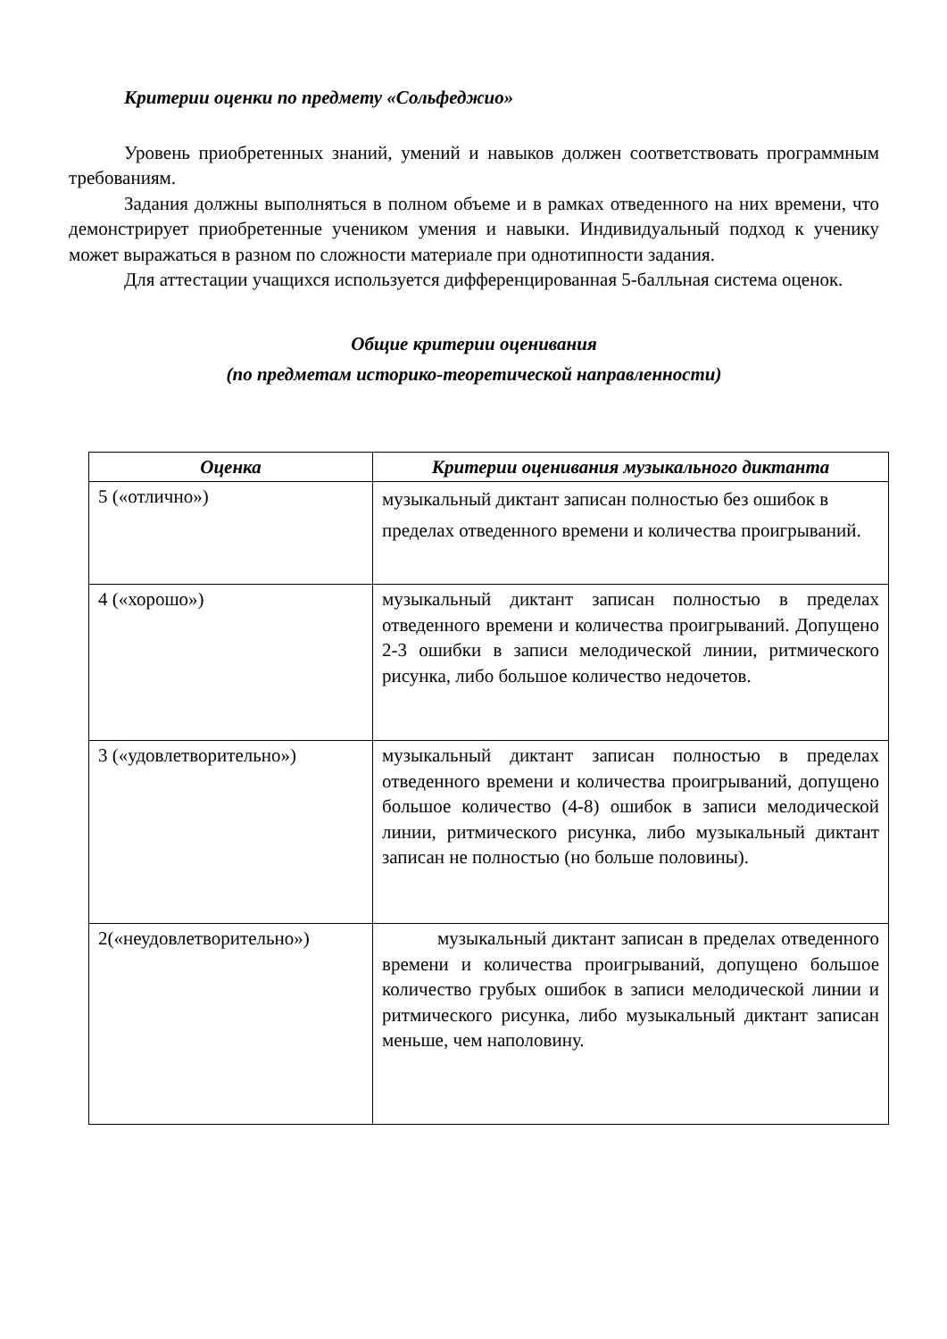Критерии оценки по предмету «Сольфеджио»
Уровень приобретенных знаний, умений и навыков должен соответствовать программным требованиям.
Задания должны выполняться в полном объеме и в рамках отведенного на них времени, что демонстрирует приобретенные учеником умения и навыки. Индивидуальный подход к ученику может выражаться в разном по сложности материале при однотипности задания.
Для аттестации учащихся используется дифференцированная 5-балльная система оценок.
Общие критерии оценивания
(по предметам историко-теоретической направленности)
| Оценка | Критерии оценивания музыкального диктанта |
| --- | --- |
| 5 («отлично») | музыкальный диктант записан полностью без ошибок в пределах отведенного времени и количества проигрываний. |
| 4 («хорошо») | музыкальный диктант записан полностью в пределах отведенного времени и количества проигрываний. Допущено 2-3 ошибки в записи мелодической линии, ритмического рисунка, либо большое количество недочетов. |
| 3 («удовлетворительно») | музыкальный диктант записан полностью в пределах отведенного времени и количества проигрываний, допущено большое количество (4-8) ошибок в записи мелодической линии, ритмического рисунка, либо музыкальный диктант записан не полностью (но больше половины). |
| 2(«неудовлетворительно») | музыкальный диктант записан в пределах отведенного времени и количества проигрываний, допущено большое количество грубых ошибок в записи мелодической линии и ритмического рисунка, либо музыкальный диктант записан меньше, чем наполовину. |